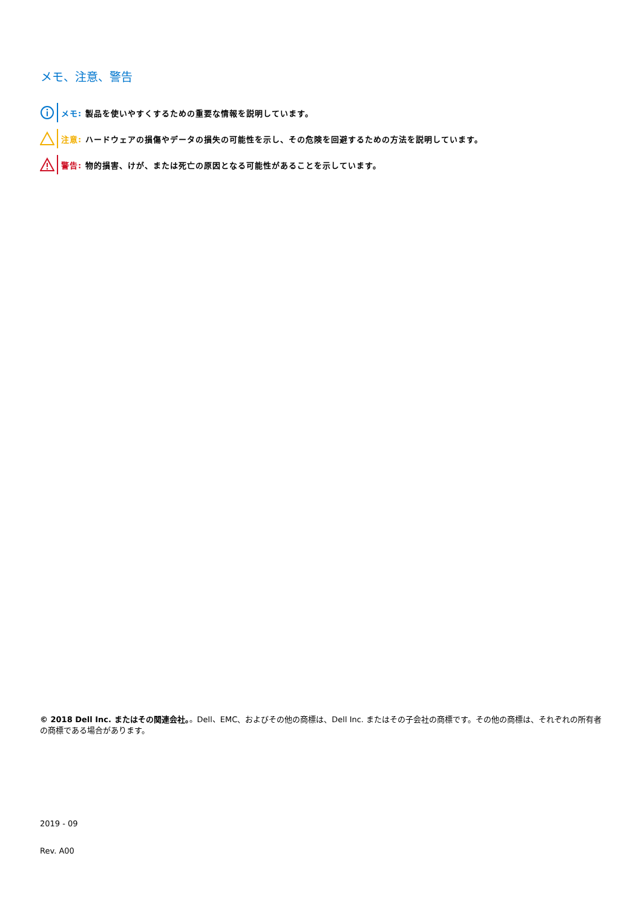メモ、注意、警告
メモ: 製品を使いやすくするための重要な情報を説明しています。
注意: ハードウェアの損傷やデータの損失の可能性を示し、その危険を回避するための方法を説明しています。
警告: 物的損害、けが、または死亡の原因となる可能性があることを示しています。
© 2018 Dell Inc. またはその関連会社。。Dell、EMC、およびその他の商標は、Dell Inc. またはその子会社の商標です。その他の商標は、それぞれの所有者の商標である場合があります。
2019 - 09
Rev. A00